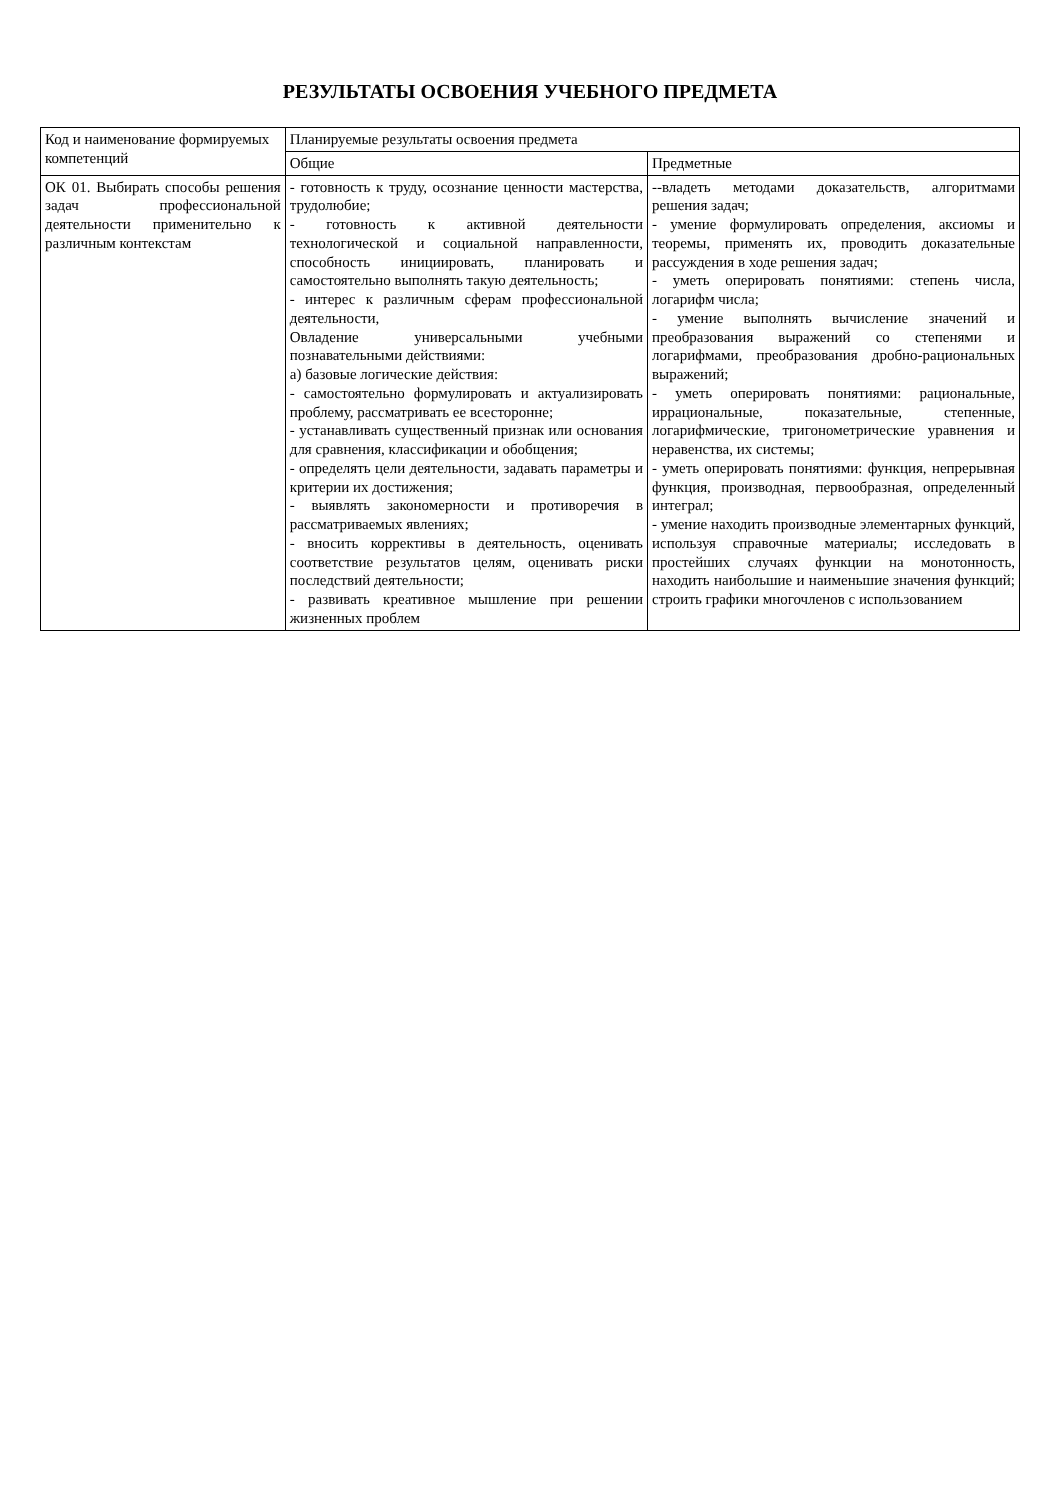РЕЗУЛЬТАТЫ ОСВОЕНИЯ УЧЕБНОГО ПРЕДМЕТА
| Код и наименование формируемых компетенций | Планируемые результаты освоения предмета | |
| --- | --- | --- |
| | Общие | Предметные |
| ОК 01. Выбирать способы решения задач профессиональной деятельности применительно к различным контекстам | - готовность к труду, осознание ценности мастерства, трудолюбие; - готовность к активной деятельности технологической и социальной направленности, способность инициировать, планировать и самостоятельно выполнять такую деятельность; - интерес к различным сферам профессиональной деятельности, Овладение универсальными учебными познавательными действиями: а) базовые логические действия: - самостоятельно формулировать и актуализировать проблему, рассматривать ее всесторонне; - устанавливать существенный признак или основания для сравнения, классификации и обобщения; - определять цели деятельности, задавать параметры и критерии их достижения; - выявлять закономерности и противоречия в рассматриваемых явлениях; - вносить коррективы в деятельность, оценивать соответствие результатов целям, оценивать риски последствий деятельности; - развивать креативное мышление при решении жизненных проблем | --владеть методами доказательств, алгоритмами решения задач; - умение формулировать определения, аксиомы и теоремы, применять их, проводить доказательные рассуждения в ходе решения задач; - уметь оперировать понятиями: степень числа, логарифм числа; - умение выполнять вычисление значений и преобразования выражений со степенями и логарифмами, преобразования дробно-рациональных выражений; - уметь оперировать понятиями: рациональные, иррациональные, показательные, степенные, логарифмические, тригонометрические уравнения и неравенства, их системы; - уметь оперировать понятиями: функция, непрерывная функция, производная, первообразная, определенный интеграл; - умение находить производные элементарных функций, используя справочные материалы; исследовать в простейших случаях функции на монотонность, находить наибольшие и наименьшие значения функций; строить графики многочленов с использованием |